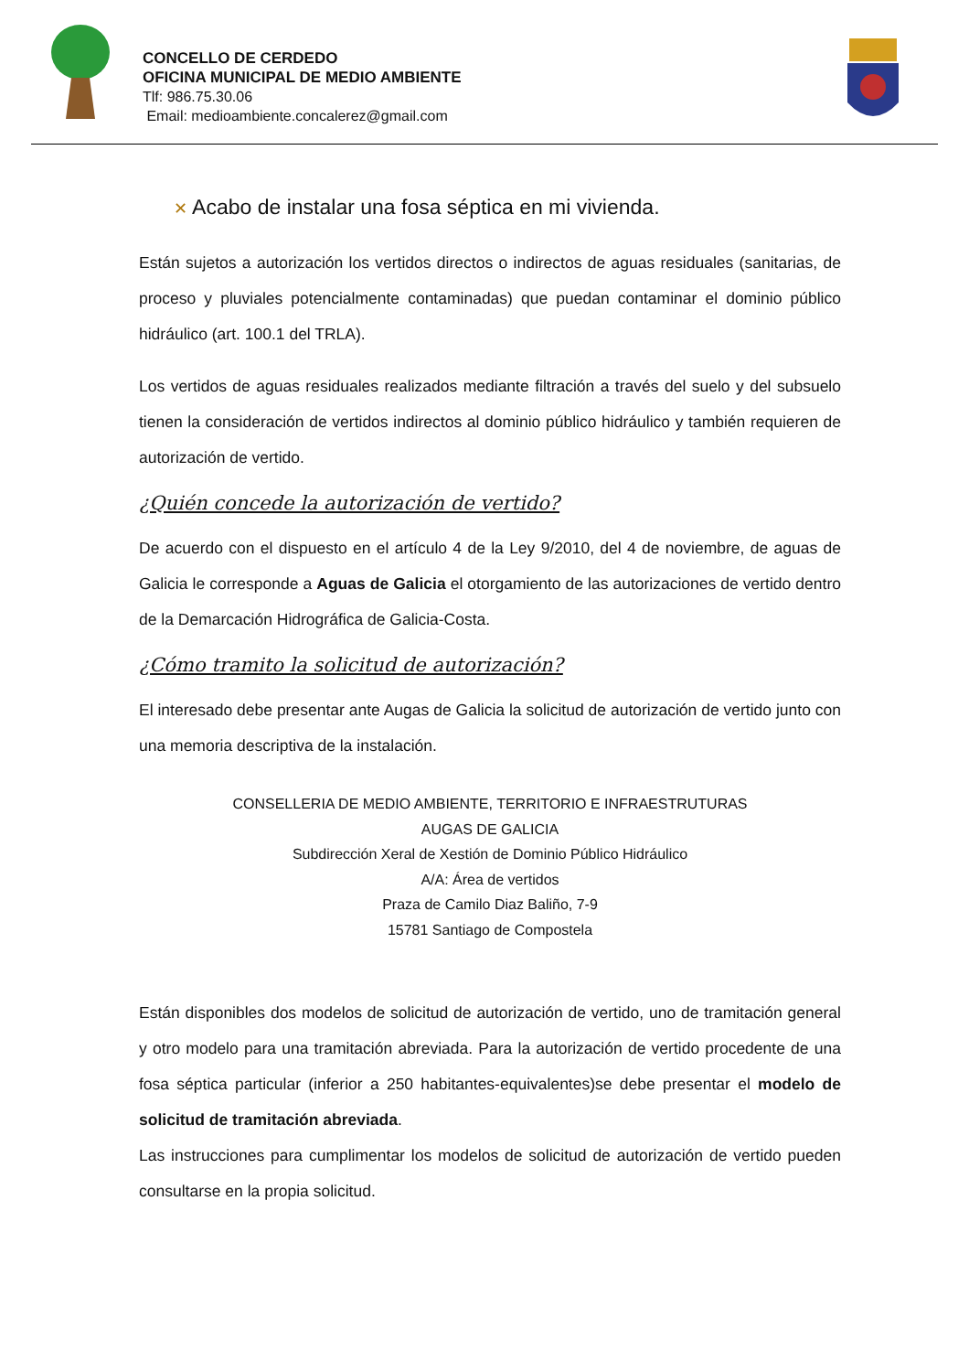CONCELLO DE CERDEDO
OFICINA MUNICIPAL DE MEDIO AMBIENTE
Tlf: 986.75.30.06
Email: medioambiente.concalerez@gmail.com
✕ Acabo de instalar una fosa séptica en mi vivienda.
Están sujetos a autorización los vertidos directos o indirectos de aguas residuales (sanitarias, de proceso y pluviales potencialmente contaminadas) que puedan contaminar el dominio público hidráulico (art. 100.1 del TRLA).
Los vertidos de aguas residuales realizados mediante filtración a través del suelo y del subsuelo tienen la consideración de vertidos indirectos al dominio público hidráulico y también requieren de autorización de vertido.
¿Quién concede la autorización de vertido?
De acuerdo con el dispuesto en el artículo 4 de la Ley 9/2010, del 4 de noviembre, de aguas de Galicia le corresponde a Aguas de Galicia el otorgamiento de las autorizaciones de vertido dentro de la Demarcación Hidrográfica de Galicia-Costa.
¿Cómo tramito la solicitud de autorización?
El interesado debe presentar ante Augas de Galicia la solicitud de autorización de vertido junto con una memoria descriptiva de la instalación.
CONSELLERIA DE MEDIO AMBIENTE, TERRITORIO E INFRAESTRUTURAS
AUGAS DE GALICIA
Subdirección Xeral de Xestión de Dominio Público Hidráulico
A/A: Área de vertidos
Praza de Camilo Diaz Baliño, 7-9
15781 Santiago de Compostela
Están disponibles dos modelos de solicitud de autorización de vertido, uno de tramitación general y otro modelo para una tramitación abreviada. Para la autorización de vertido procedente de una fosa séptica particular (inferior a 250 habitantes-equivalentes)se debe presentar el modelo de solicitud de tramitación abreviada.
Las instrucciones para cumplimentar los modelos de solicitud de autorización de vertido pueden consultarse en la propia solicitud.